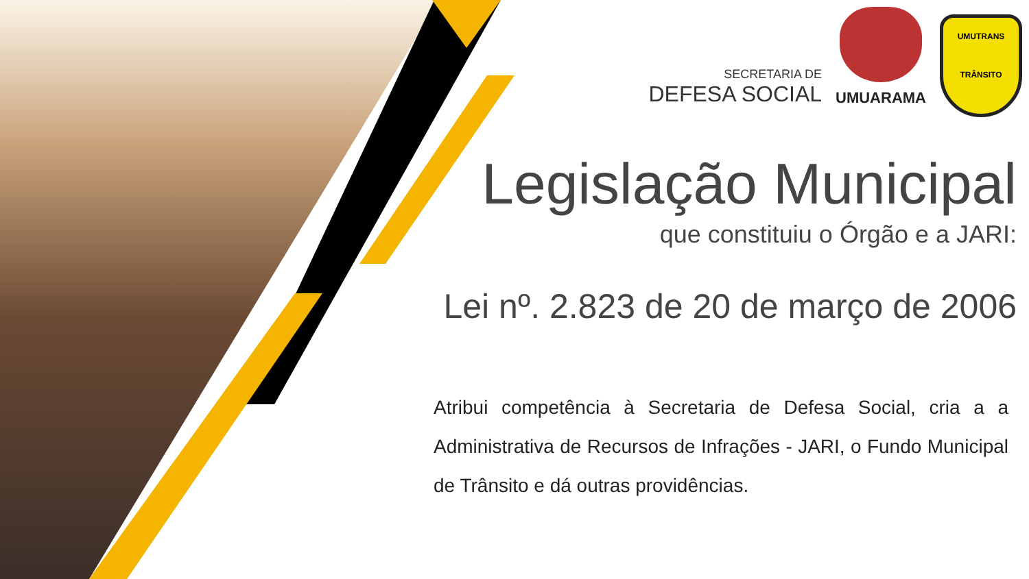SECRETARIA DE
DEFESA SOCIAL
UMUARAMA
UMUTRANS
TRÂNSITO
Legislação Municipal
que constituiu o Órgão e a JARI:
Lei nº. 2.823 de 20 de março de 2006
Atribui competência à Secretaria de Defesa Social, cria a a Administrativa de Recursos de Infrações - JARI, o Fundo Municipal de Trânsito e dá outras providências.